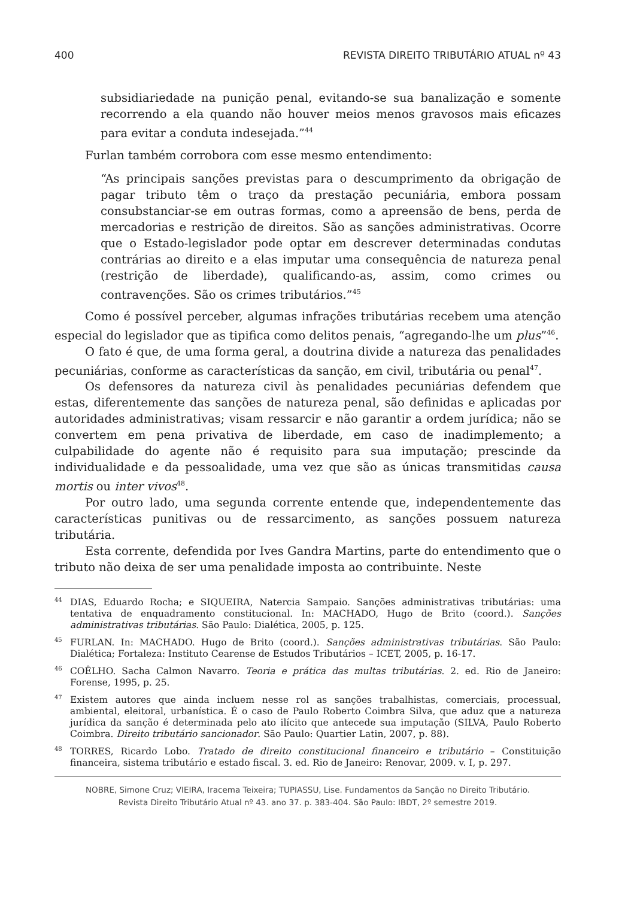400 REVISTA DIREITO TRIBUTÁRIO ATUAL nº 43
subsidiariedade na punição penal, evitando-se sua banalização e somente recorrendo a ela quando não houver meios menos gravosos mais eficazes para evitar a conduta indesejada.”<sup>44</sup>
Furlan também corrobora com esse mesmo entendimento:
“As principais sanções previstas para o descumprimento da obrigação de pagar tributo têm o traço da prestação pecuniária, embora possam consubstanciar-se em outras formas, como a apreensão de bens, perda de mercadorias e restrição de direitos. São as sanções administrativas. Ocorre que o Estado-legislador pode optar em descrever determinadas condutas contrárias ao direito e a elas imputar uma consequência de natureza penal (restrição de liberdade), qualificando-as, assim, como crimes ou contravenções. São os crimes tributários.”<sup>45</sup>
Como é possível perceber, algumas infrações tributárias recebem uma atenção especial do legislador que as tipifica como delitos penais, “agregando-lhe um plus”<sup>46</sup>.
O fato é que, de uma forma geral, a doutrina divide a natureza das penalidades pecuniárias, conforme as características da sanção, em civil, tributária ou penal<sup>47</sup>.
Os defensores da natureza civil às penalidades pecuniárias defendem que estas, diferentemente das sanções de natureza penal, são definidas e aplicadas por autoridades administrativas; visam ressarcir e não garantir a ordem jurídica; não se convertem em pena privativa de liberdade, em caso de inadimplemento; a culpabilidade do agente não é requisito para sua imputação; prescinde da individualidade e da pessoalidade, uma vez que são as únicas transmitidas causa mortis ou inter vivos<sup>48</sup>.
Por outro lado, uma segunda corrente entende que, independentemente das características punitivas ou de ressarcimento, as sanções possuem natureza tributária.
Esta corrente, defendida por Ives Gandra Martins, parte do entendimento que o tributo não deixa de ser uma penalidade imposta ao contribuinte. Neste
<sup>44</sup> DIAS, Eduardo Rocha; e SIQUEIRA, Natercia Sampaio. Sanções administrativas tributárias: uma tentativa de enquadramento constitucional. In: MACHADO, Hugo de Brito (coord.). Sanções administrativas tributárias. São Paulo: Dialética, 2005, p. 125.
<sup>45</sup>FURLAN. In: MACHADO. Hugo de Brito (coord.). Sanções administrativas tributárias. São Paulo: Dialética; Fortaleza: Instituto Cearense de Estudos Tributários – ICET, 2005, p. 16-17.
<sup>46</sup>COÊLHO. Sacha Calmon Navarro. Teoria e prática das multas tributárias. 2. ed. Rio de Janeiro: Forense, 1995, p. 25.
<sup>47</sup> Existem autores que ainda incluem nesse rol as sanções trabalhistas, comerciais, processual, ambiental, eleitoral, urbanística. É o caso de Paulo Roberto Coimbra Silva, que aduz que a natureza jurídica da sanção é determinada pelo ato ilícito que antecede sua imputação (SILVA, Paulo Roberto Coimbra. Direito tributário sancionador. São Paulo: Quartier Latin, 2007, p. 88).
<sup>48</sup> TORRES, Ricardo Lobo. Tratado de direito constitucional financeiro e tributário – Constituição financeira, sistema tributário e estado fiscal. 3. ed. Rio de Janeiro: Renovar, 2009. v. I, p. 297.
NOBRE, Simone Cruz; VIEIRA, Iracema Teixeira; TUPIASSU, Lise. Fundamentos da Sanção no Direito Tributário.
Revista Direito Tributário Atual nº 43. ano 37. p. 383-404. São Paulo: IBDT, 2º semestre 2019.